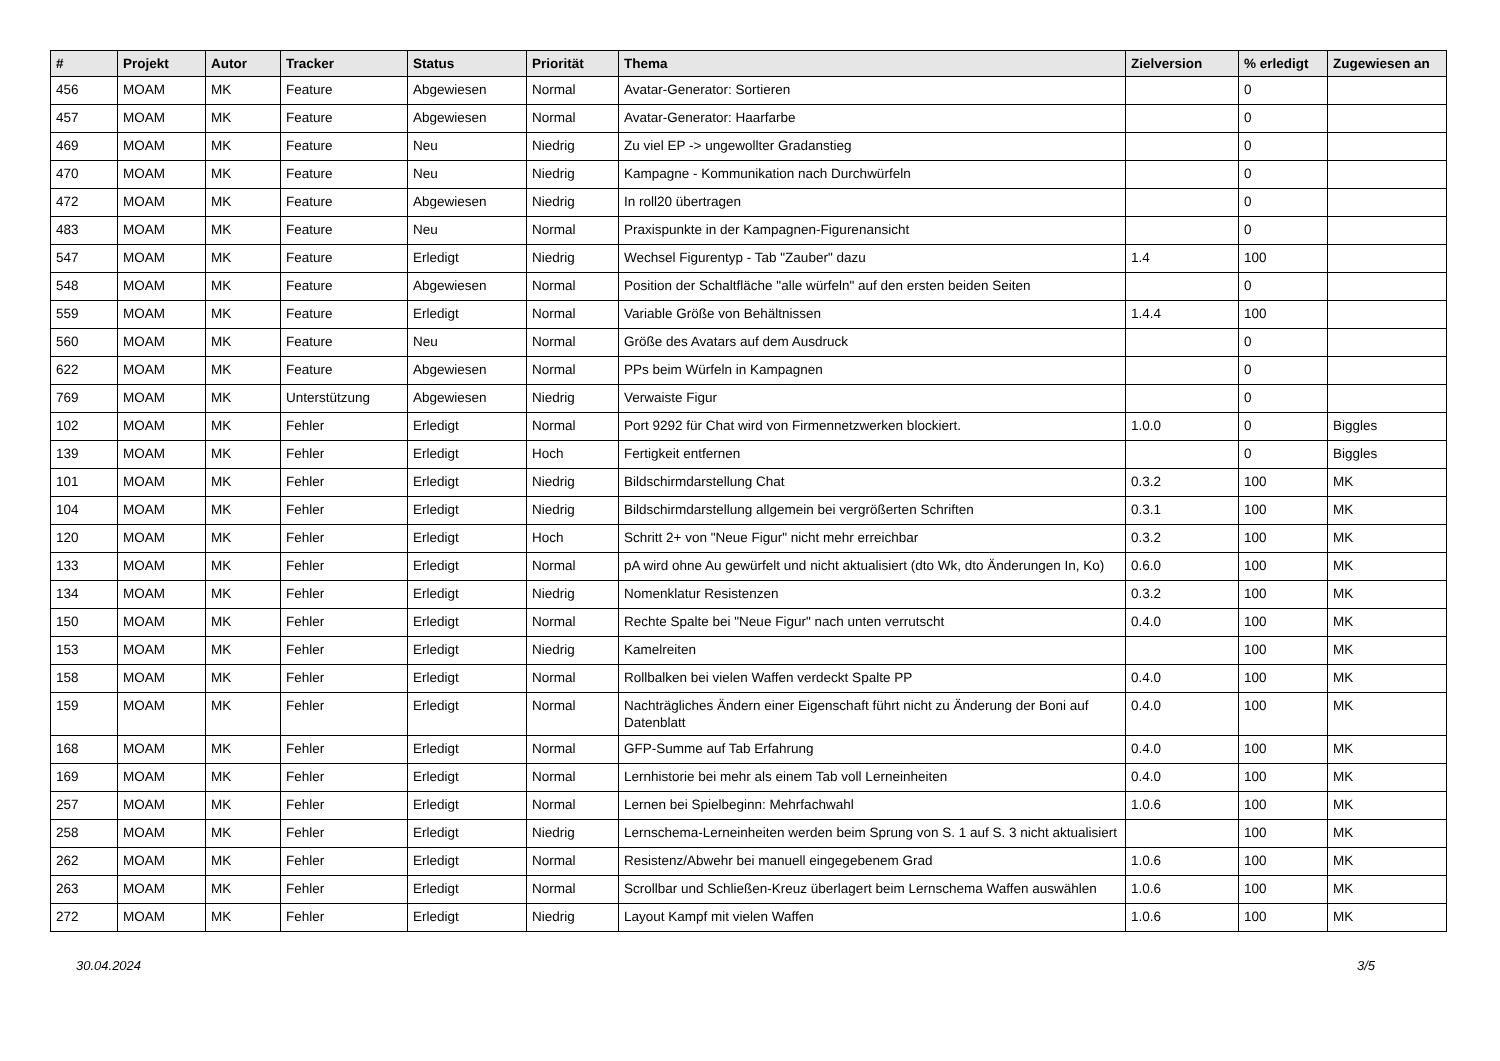| # | Projekt | Autor | Tracker | Status | Priorität | Thema | Zielversion | % erledigt | Zugewiesen an |
| --- | --- | --- | --- | --- | --- | --- | --- | --- | --- |
| 456 | MOAM | MK | Feature | Abgewiesen | Normal | Avatar-Generator: Sortieren | | 0 | |
| 457 | MOAM | MK | Feature | Abgewiesen | Normal | Avatar-Generator: Haarfarbe | | 0 | |
| 469 | MOAM | MK | Feature | Neu | Niedrig | Zu viel EP -> ungewollter Gradanstieg | | 0 | |
| 470 | MOAM | MK | Feature | Neu | Niedrig | Kampagne - Kommunikation nach Durchwürfeln | | 0 | |
| 472 | MOAM | MK | Feature | Abgewiesen | Niedrig | In roll20 übertragen | | 0 | |
| 483 | MOAM | MK | Feature | Neu | Normal | Praxispunkte in der Kampagnen-Figurenansicht | | 0 | |
| 547 | MOAM | MK | Feature | Erledigt | Niedrig | Wechsel Figurentyp - Tab "Zauber" dazu | 1.4 | 100 | |
| 548 | MOAM | MK | Feature | Abgewiesen | Normal | Position der Schaltfläche "alle würfeln" auf den ersten beiden Seiten | | 0 | |
| 559 | MOAM | MK | Feature | Erledigt | Normal | Variable Größe von Behältnissen | 1.4.4 | 100 | |
| 560 | MOAM | MK | Feature | Neu | Normal | Größe des Avatars auf dem Ausdruck | | 0 | |
| 622 | MOAM | MK | Feature | Abgewiesen | Normal | PPs beim Würfeln in Kampagnen | | 0 | |
| 769 | MOAM | MK | Unterstützung | Abgewiesen | Niedrig | Verwaiste Figur | | 0 | |
| 102 | MOAM | MK | Fehler | Erledigt | Normal | Port 9292 für Chat wird von Firmennetzwerken blockiert. | 1.0.0 | 0 | Biggles |
| 139 | MOAM | MK | Fehler | Erledigt | Hoch | Fertigkeit entfernen | | 0 | Biggles |
| 101 | MOAM | MK | Fehler | Erledigt | Niedrig | Bildschirmdarstellung Chat | 0.3.2 | 100 | MK |
| 104 | MOAM | MK | Fehler | Erledigt | Niedrig | Bildschirmdarstellung allgemein bei vergrößerten Schriften | 0.3.1 | 100 | MK |
| 120 | MOAM | MK | Fehler | Erledigt | Hoch | Schritt 2+ von "Neue Figur" nicht mehr erreichbar | 0.3.2 | 100 | MK |
| 133 | MOAM | MK | Fehler | Erledigt | Normal | pA wird ohne Au gewürfelt und nicht aktualisiert (dto Wk, dto Änderungen In, Ko) | 0.6.0 | 100 | MK |
| 134 | MOAM | MK | Fehler | Erledigt | Niedrig | Nomenklatur Resistenzen | 0.3.2 | 100 | MK |
| 150 | MOAM | MK | Fehler | Erledigt | Normal | Rechte Spalte bei "Neue Figur" nach unten verrutscht | 0.4.0 | 100 | MK |
| 153 | MOAM | MK | Fehler | Erledigt | Niedrig | Kamelreiten | | 100 | MK |
| 158 | MOAM | MK | Fehler | Erledigt | Normal | Rollbalken bei vielen Waffen verdeckt Spalte PP | 0.4.0 | 100 | MK |
| 159 | MOAM | MK | Fehler | Erledigt | Normal | Nachträgliches Ändern einer Eigenschaft führt nicht zu Änderung der Boni auf Datenblatt | 0.4.0 | 100 | MK |
| 168 | MOAM | MK | Fehler | Erledigt | Normal | GFP-Summe auf Tab Erfahrung | 0.4.0 | 100 | MK |
| 169 | MOAM | MK | Fehler | Erledigt | Normal | Lernhistorie bei mehr als einem Tab voll Lerneinheiten | 0.4.0 | 100 | MK |
| 257 | MOAM | MK | Fehler | Erledigt | Normal | Lernen bei Spielbeginn: Mehrfachwahl | 1.0.6 | 100 | MK |
| 258 | MOAM | MK | Fehler | Erledigt | Niedrig | Lernschema-Lerneinheiten werden beim Sprung von S. 1 auf S. 3 nicht aktualisiert | | 100 | MK |
| 262 | MOAM | MK | Fehler | Erledigt | Normal | Resistenz/Abwehr bei manuell eingegebenem Grad | 1.0.6 | 100 | MK |
| 263 | MOAM | MK | Fehler | Erledigt | Normal | Scrollbar und Schließen-Kreuz überlagert beim Lernschema Waffen auswählen | 1.0.6 | 100 | MK |
| 272 | MOAM | MK | Fehler | Erledigt | Niedrig | Layout Kampf mit vielen Waffen | 1.0.6 | 100 | MK |
30.04.2024 3/5